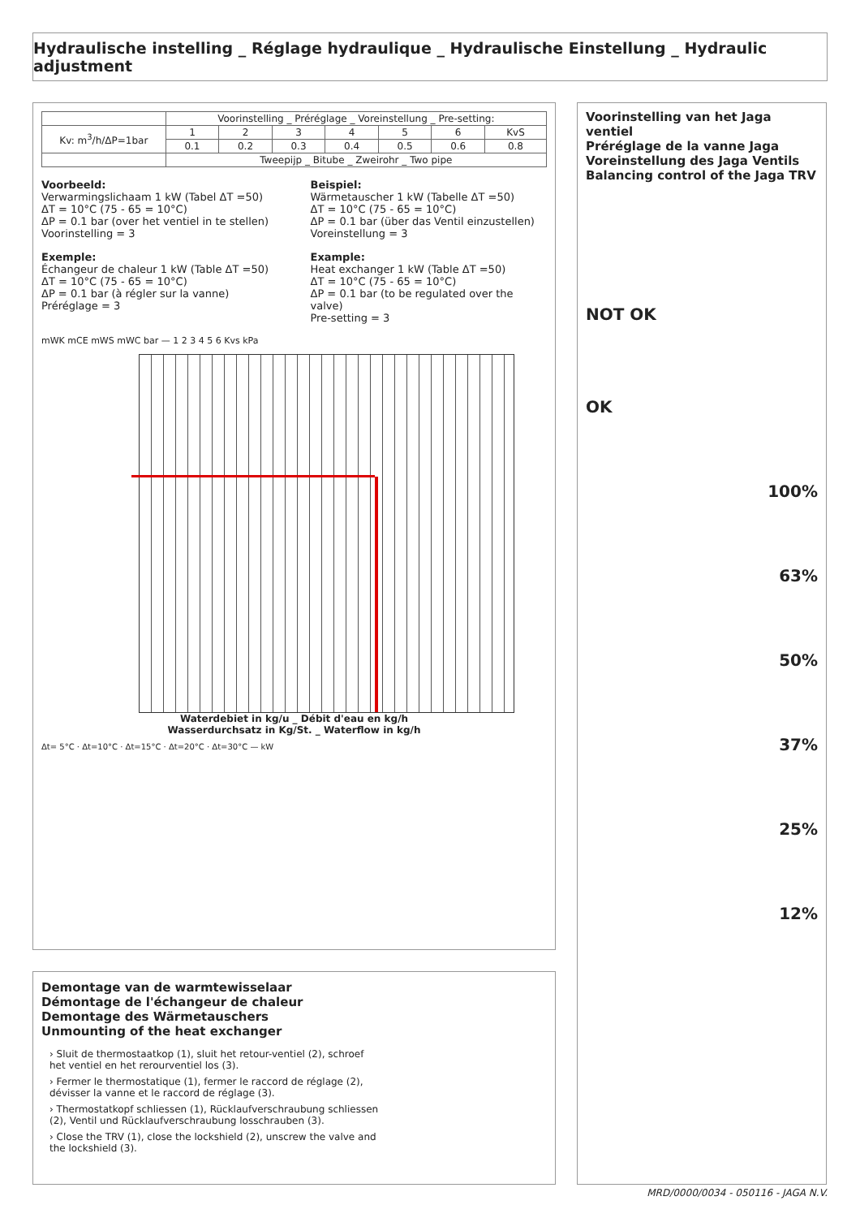Hydraulische instelling _ Réglage hydraulique _ Hydraulische Einstellung _ Hydraulic adjustment
| | Voorinstelling _ Préréglage _ Voreinstellung _ Pre-setting: | | | | | | |
| Kv: m<sup>3</sup>/h/ΔP=1bar | 1 | 2 | 3 | 4 | 5 | 6 | KvS |
| | 0.1 | 0.2 | 0.3 | 0.4 | 0.5 | 0.6 | 0.8 |
| | Tweepijp _ Bitube _ Zweirohr _ Two pipe | | | | | | |
Voorbeeld:
Verwarmingslichaam 1 kW (Tabel ΔT =50)
ΔT = 10°C (75 - 65 = 10°C)
ΔP = 0.1 bar (over het ventiel in te stellen)
Voorinstelling = 3
Exemple:
Échangeur de chaleur 1 kW (Table ΔT =50)
ΔT = 10°C (75 - 65 = 10°C)
ΔP = 0.1 bar (à régler sur la vanne)
Préréglage = 3
Beispiel:
Wärmetauscher 1 kW (Tabelle ΔT =50)
ΔT = 10°C (75 - 65 = 10°C)
ΔP = 0.1 bar (über das Ventil einzustellen)
Voreinstellung = 3
Example:
Heat exchanger 1 kW (Table ΔT =50)
ΔT = 10°C (75 - 65 = 10°C)
ΔP = 0.1 bar (to be regulated over the valve)
Pre-setting = 3
mWK mCE mWS mWC bar — 1 2 3 4 5 6 Kvs kPa
Waterdebiet in kg/u _ Débit d'eau en kg/h
Wasserdurchsatz in Kg/St. _ Waterflow in kg/h
Δt= 5°C · Δt=10°C · Δt=15°C · Δt=20°C · Δt=30°C — kW
Voorinstelling van het Jaga ventiel
Préréglage de la vanne Jaga
Voreinstellung des Jaga Ventils
Balancing control of the Jaga TRV
NOT OK
OK
100%
63%
50%
37%
25%
12%
Demontage van de warmtewisselaar
Démontage de l'échangeur de chaleur
Demontage des Wärmetauschers
Unmounting of the heat exchanger
› Sluit de thermostaatkop (1), sluit het retour-ventiel (2), schroef het ventiel en het rerourventiel los (3).
› Fermer le thermostatique (1), fermer le raccord de réglage (2), dévisser la vanne et le raccord de réglage (3).
› Thermostatkopf schliessen (1), Rücklaufverschraubung schliessen (2), Ventil und Rücklaufverschraubung losschrauben (3).
› Close the TRV (1), close the lockshield (2), unscrew the valve and the lockshield (3).
MRD/0000/0034 - 050116 - JAGA N.V.